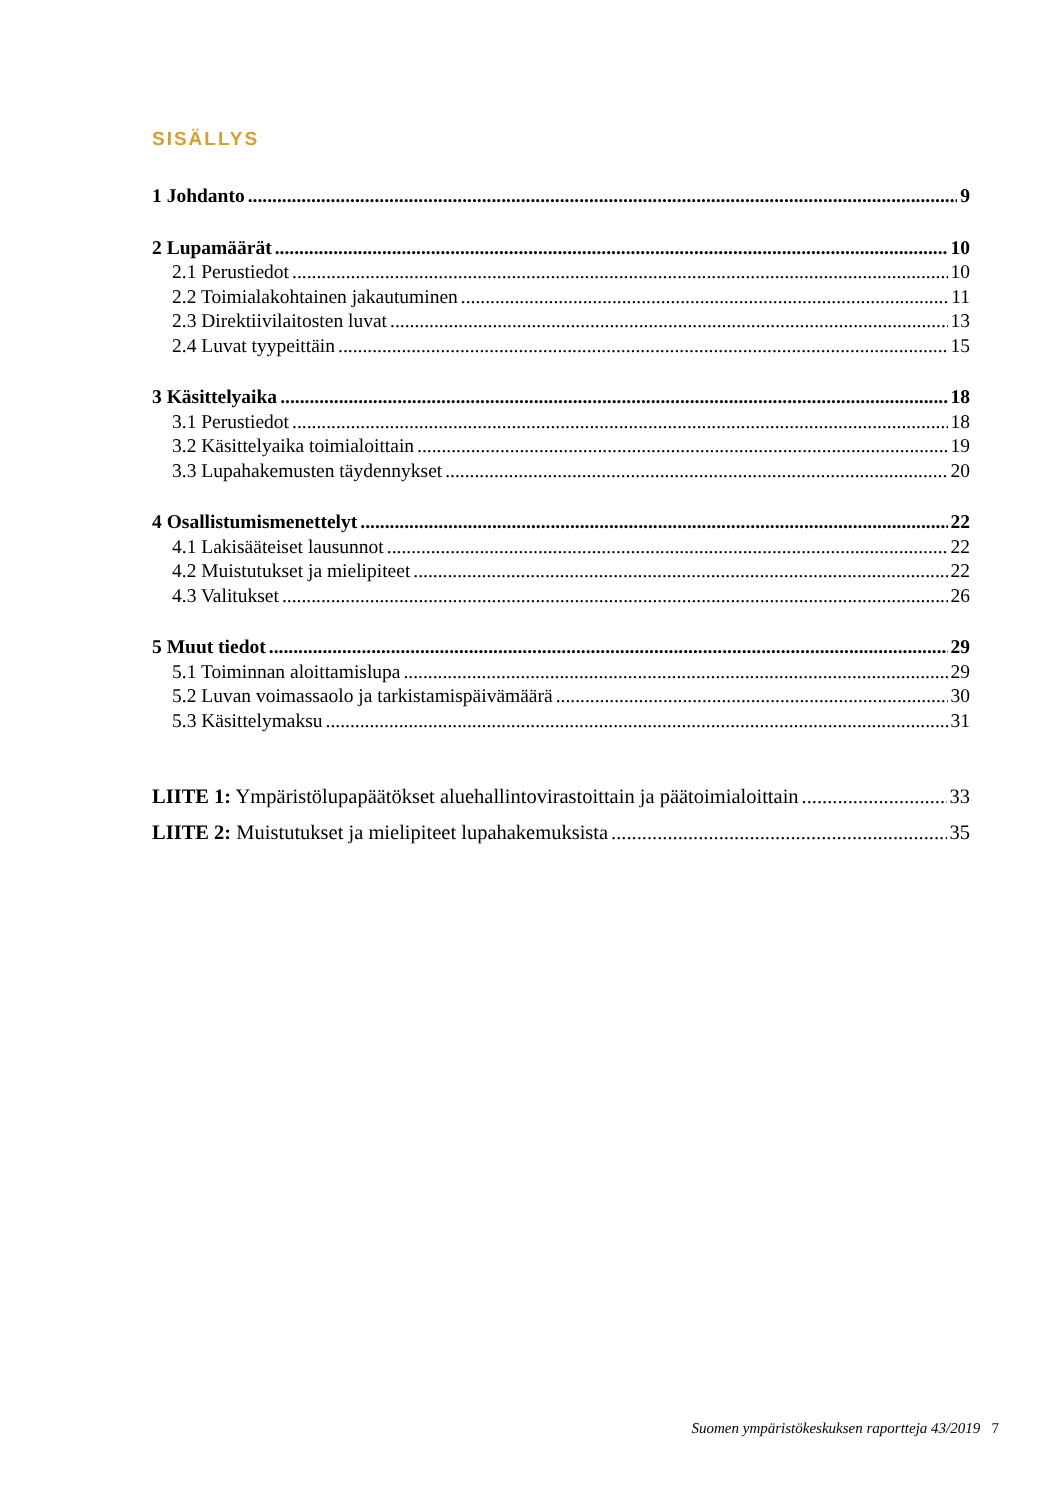SISÄLLYS
1 Johdanto 9
2 Lupamäärät 10
2.1 Perustiedot 10
2.2 Toimialakohtainen jakautuminen 11
2.3 Direktiivilaitosten luvat 13
2.4 Luvat tyypeittäin 15
3 Käsittelyaika 18
3.1 Perustiedot 18
3.2 Käsittelyaika toimialoittain 19
3.3 Lupahakemusten täydennykset 20
4 Osallistumismenettelyt 22
4.1 Lakisääteiset lausunnot 22
4.2 Muistutukset ja mielipiteet 22
4.3 Valitukset 26
5 Muut tiedot 29
5.1 Toiminnan aloittamislupa 29
5.2 Luvan voimassaolo ja tarkistamispäivämäärä 30
5.3 Käsittelymaksu 31
LIITE 1: Ympäristölupapäätökset aluehallintovirastoittain ja päätoimialoittain 33
LIITE 2: Muistutukset ja mielipiteet lupahakemuksista 35
Suomen ympäristökeskuksen raportteja 43/2019 7